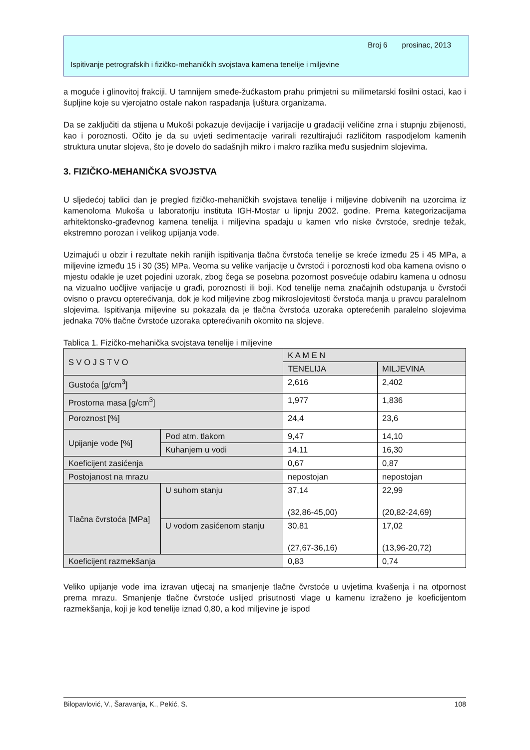Broj 6 prosinac, 2013
Ispitivanje petrografskih i fizičko-mehaničkih svojstava kamena tenelije i miljevine
a moguće i glinovitoj frakciji. U tamnijem smeđe-žućkastom prahu primjetni su milimetarski fosilni ostaci, kao i šupljine koje su vjerojatno ostale nakon raspadanja ljuštura organizama.
Da se zaključiti da stijena u Mukoši pokazuje devijacije i varijacije u gradaciji veličine zrna i stupnju zbijenosti, kao i poroznosti. Očito je da su uvjeti sedimentacije varirali rezultirajući različitom raspodjelom kamenih struktura unutar slojeva, što je dovelo do sadašnjih mikro i makro razlika među susjednim slojevima.
3. FIZIČKO-MEHANIČKA SVOJSTVA
U sljedećoj tablici dan je pregled fizičko-mehaničkih svojstava tenelije i miljevine dobivenih na uzorcima iz kamenoloma Mukoša u laboratoriju instituta IGH-Mostar u lipnju 2002. godine. Prema kategorizacijama arhitektonsko-građevnog kamena tenelija i miljevina spadaju u kamen vrlo niske čvrstoće, srednje težak, ekstremno porozan i velikog upijanja vode.
Uzimajući u obzir i rezultate nekih ranijih ispitivanja tlačna čvrstoća tenelije se kreće između 25 i 45 MPa, a miljevine između 15 i 30 (35) MPa. Veoma su velike varijacije u čvrstoći i poroznosti kod oba kamena ovisno o mjestu odakle je uzet pojedini uzorak, zbog čega se posebna pozornost posvećuje odabiru kamena u odnosu na vizualno uočljive varijacije u građi, poroznosti ili boji. Kod tenelije nema značajnih odstupanja u čvrstoći ovisno o pravcu opterećivanja, dok je kod miljevine zbog mikroslojevitosti čvrstoća manja u pravcu paralelnom slojevima. Ispitivanja miljevine su pokazala da je tlačna čvrstoća uzoraka opterećenih paralelno slojevima jednaka 70% tlačne čvrstoće uzoraka opterećivanih okomito na slojeve.
Tablica 1. Fizičko-mehanička svojstava tenelije i miljevine
| S V O J S T V O | | K A M E N | |
| | | TENELIJA | MILJEVINA |
| Gustoća [g/cm<sup>3</sup>] | | 2,616 | 2,402 |
| Prostorna masa [g/cm<sup>3</sup>] | | 1,977 | 1,836 |
| Poroznost [%] | | 24,4 | 23,6 |
| Upijanje vode [%] | Pod atm. tlakom | 9,47 | 14,10 |
| | Kuhanjem u vodi | 14,11 | 16,30 |
| Koeficijent zasićenja | | 0,67 | 0,87 |
| Postojanost na mrazu | | nepostojan | nepostojan |
| Tlačna čvrstoća [MPa] | U suhom stanju | 37,14 (32,86-45,00) | 22,99 (20,82-24,69) |
| | U vodom zasićenom stanju | 30,81 (27,67-36,16) | 17,02 (13,96-20,72) |
| Koeficijent razmekšanja | | 0,83 | 0,74 |
Veliko upijanje vode ima izravan utjecaj na smanjenje tlačne čvrstoće u uvjetima kvašenja i na otpornost prema mrazu. Smanjenje tlačne čvrstoće uslijed prisutnosti vlage u kamenu izraženo je koeficijentom razmekšanja, koji je kod tenelije iznad 0,80, a kod miljevine je ispod
Bilopavlović, V., Šaravanja, K., Pekić, S. 108